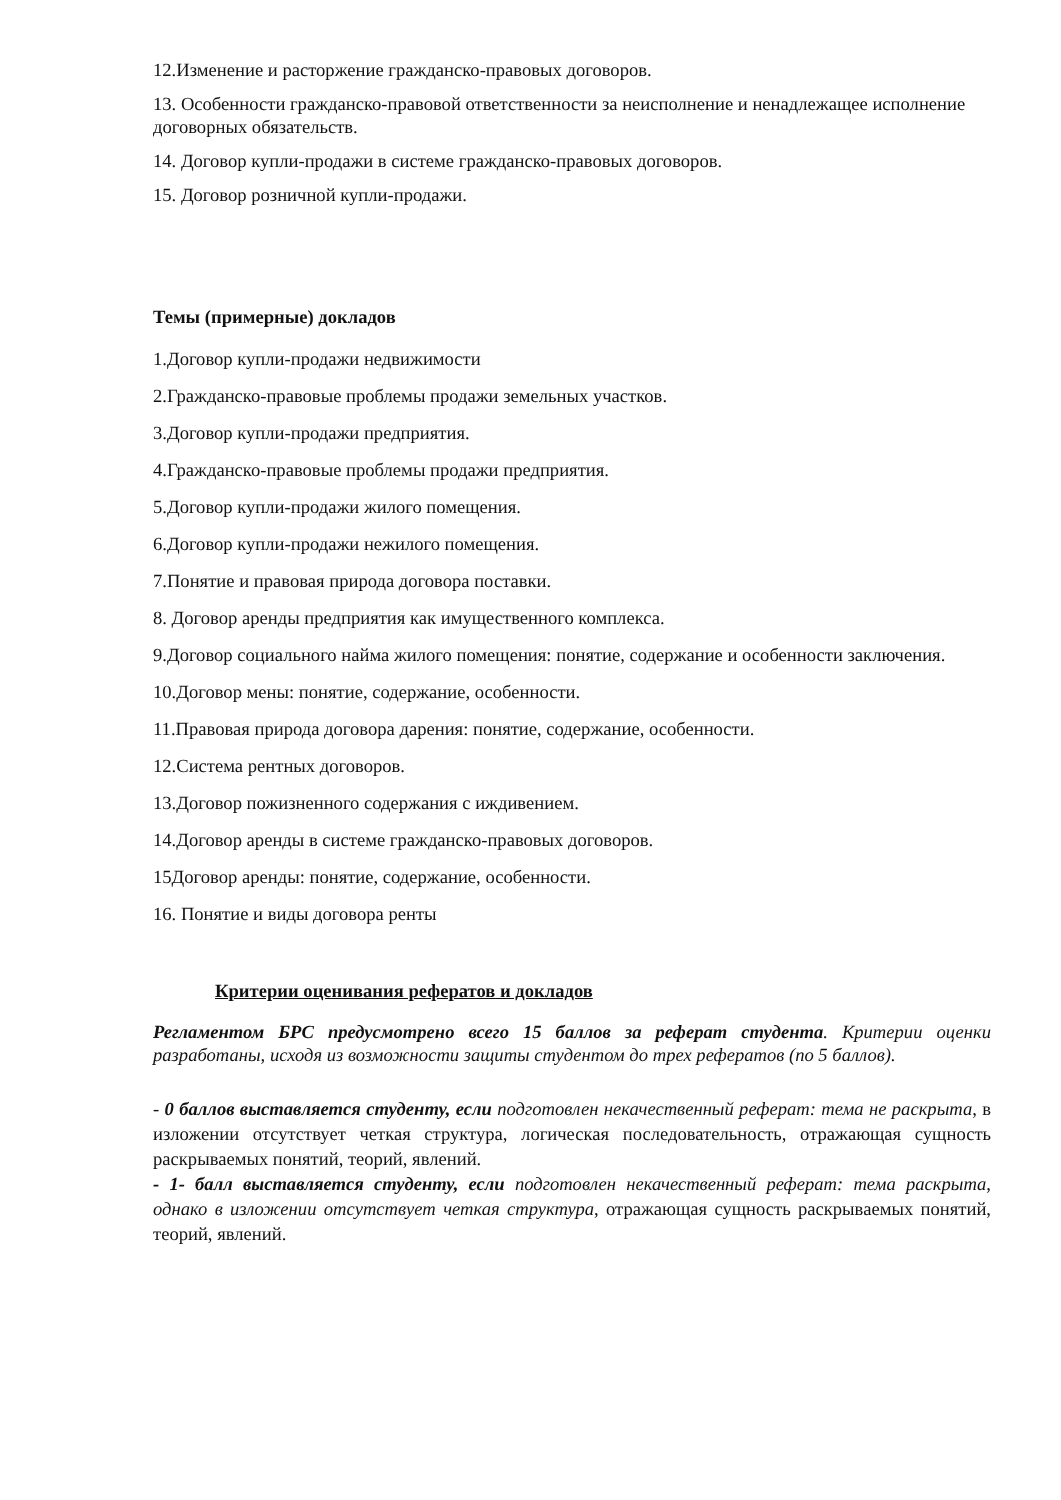12.Изменение и расторжение гражданско-правовых договоров.
13. Особенности гражданско-правовой ответственности за неисполнение и ненадлежащее исполнение договорных обязательств.
14. Договор купли-продажи в системе гражданско-правовых договоров.
15. Договор розничной купли-продажи.
Темы (примерные) докладов
1.Договор купли-продажи недвижимости
2.Гражданско-правовые проблемы продажи земельных участков.
3.Договор купли-продажи предприятия.
4.Гражданско-правовые проблемы продажи предприятия.
5.Договор купли-продажи жилого помещения.
6.Договор купли-продажи нежилого помещения.
7.Понятие и правовая природа договора поставки.
8. Договор аренды предприятия как имущественного комплекса.
9.Договор социального найма жилого помещения: понятие, содержание и особенности заключения.
10.Договор мены: понятие, содержание, особенности.
11.Правовая природа договора дарения: понятие, содержание, особенности.
12.Система рентных договоров.
13.Договор пожизненного содержания с иждивением.
14.Договор аренды в системе гражданско-правовых договоров.
15Договор аренды: понятие, содержание, особенности.
16. Понятие и виды договора ренты
Критерии оценивания рефератов и докладов
Регламентом БРС предусмотрено всего 15 баллов за реферат студента. Критерии оценки разработаны, исходя из возможности защиты студентом до трех рефератов (по 5 баллов).
- 0 баллов выставляется студенту, если подготовлен некачественный реферат: тема не раскрыта, в изложении отсутствует четкая структура, логическая последовательность, отражающая сущность раскрываемых понятий, теорий, явлений.
- 1- балл выставляется студенту, если подготовлен некачественный реферат: тема раскрыта, однако в изложении отсутствует четкая структура, отражающая сущность раскрываемых понятий, теорий, явлений.